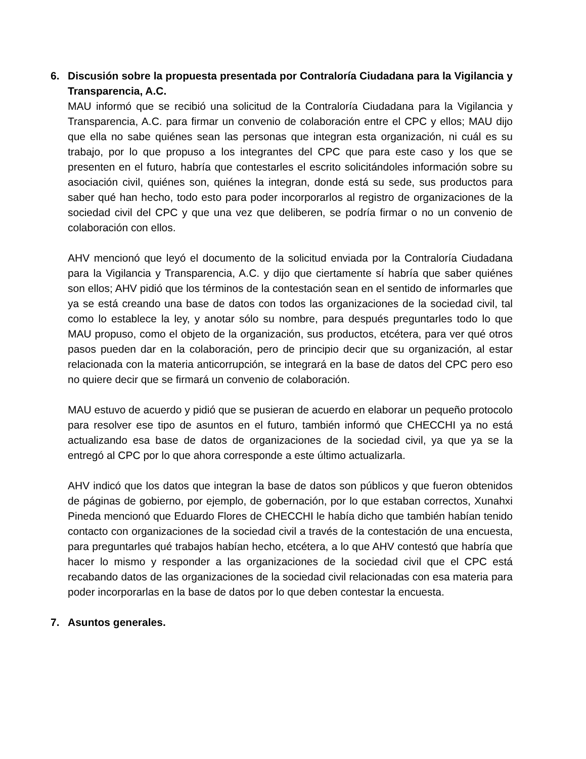6. Discusión sobre la propuesta presentada por Contraloría Ciudadana para la Vigilancia y Transparencia, A.C.
MAU informó que se recibió una solicitud de la Contraloría Ciudadana para la Vigilancia y Transparencia, A.C. para firmar un convenio de colaboración entre el CPC y ellos; MAU dijo que ella no sabe quiénes sean las personas que integran esta organización, ni cuál es su trabajo, por lo que propuso a los integrantes del CPC que para este caso y los que se presenten en el futuro, habría que contestarles el escrito solicitándoles información sobre su asociación civil, quiénes son, quiénes la integran, donde está su sede, sus productos para saber qué han hecho, todo esto para poder incorporarlos al registro de organizaciones de la sociedad civil del CPC y que una vez que deliberen, se podría firmar o no un convenio de colaboración con ellos.
AHV mencionó que leyó el documento de la solicitud enviada por la Contraloría Ciudadana para la Vigilancia y Transparencia, A.C. y dijo que ciertamente sí habría que saber quiénes son ellos; AHV pidió que los términos de la contestación sean en el sentido de informarles que ya se está creando una base de datos con todos las organizaciones de la sociedad civil, tal como lo establece la ley, y anotar sólo su nombre, para después preguntarles todo lo que MAU propuso, como el objeto de la organización, sus productos, etcétera, para ver qué otros pasos pueden dar en la colaboración, pero de principio decir que su organización, al estar relacionada con la materia anticorrupción, se integrará en la base de datos del CPC pero eso no quiere decir que se firmará un convenio de colaboración.
MAU estuvo de acuerdo y pidió que se pusieran de acuerdo en elaborar un pequeño protocolo para resolver ese tipo de asuntos en el futuro, también informó que CHECCHI ya no está actualizando esa base de datos de organizaciones de la sociedad civil, ya que ya se la entregó al CPC por lo que ahora corresponde a este último actualizarla.
AHV indicó que los datos que integran la base de datos son públicos y que fueron obtenidos de páginas de gobierno, por ejemplo, de gobernación, por lo que estaban correctos, Xunahxi Pineda mencionó que Eduardo Flores de CHECCHI le había dicho que también habían tenido contacto con organizaciones de la sociedad civil a través de la contestación de una encuesta, para preguntarles qué trabajos habían hecho, etcétera, a lo que AHV contestó que habría que hacer lo mismo y responder a las organizaciones de la sociedad civil que el CPC está recabando datos de las organizaciones de la sociedad civil relacionadas con esa materia para poder incorporarlas en la base de datos por lo que deben contestar la encuesta.
7. Asuntos generales.